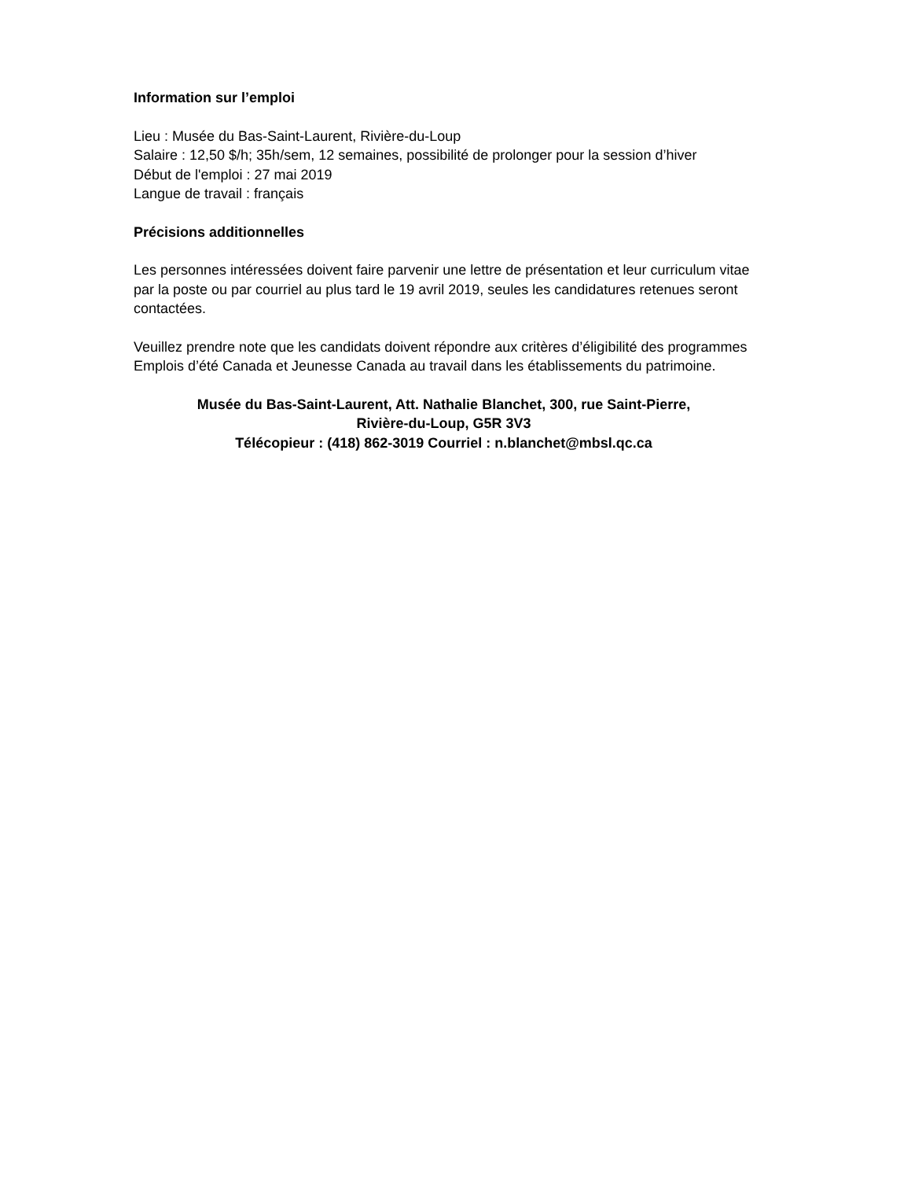Information sur l’emploi
Lieu : Musée du Bas-Saint-Laurent, Rivière-du-Loup
Salaire : 12,50 $/h; 35h/sem, 12 semaines, possibilité de prolonger pour la session d’hiver
Début de l'emploi : 27 mai 2019
Langue de travail : français
Précisions additionnelles
Les personnes intéressées doivent faire parvenir une lettre de présentation et leur curriculum vitae par la poste ou par courriel au plus tard le 19 avril 2019, seules les candidatures retenues seront contactées.
Veuillez prendre note que les candidats doivent répondre aux critères d’éligibilité des programmes Emplois d’été Canada et Jeunesse Canada au travail dans les établissements du patrimoine.
Musée du Bas-Saint-Laurent, Att. Nathalie Blanchet, 300, rue Saint-Pierre,
Rivière-du-Loup, G5R 3V3
Télécopieur : (418) 862-3019 Courriel : n.blanchet@mbsl.qc.ca